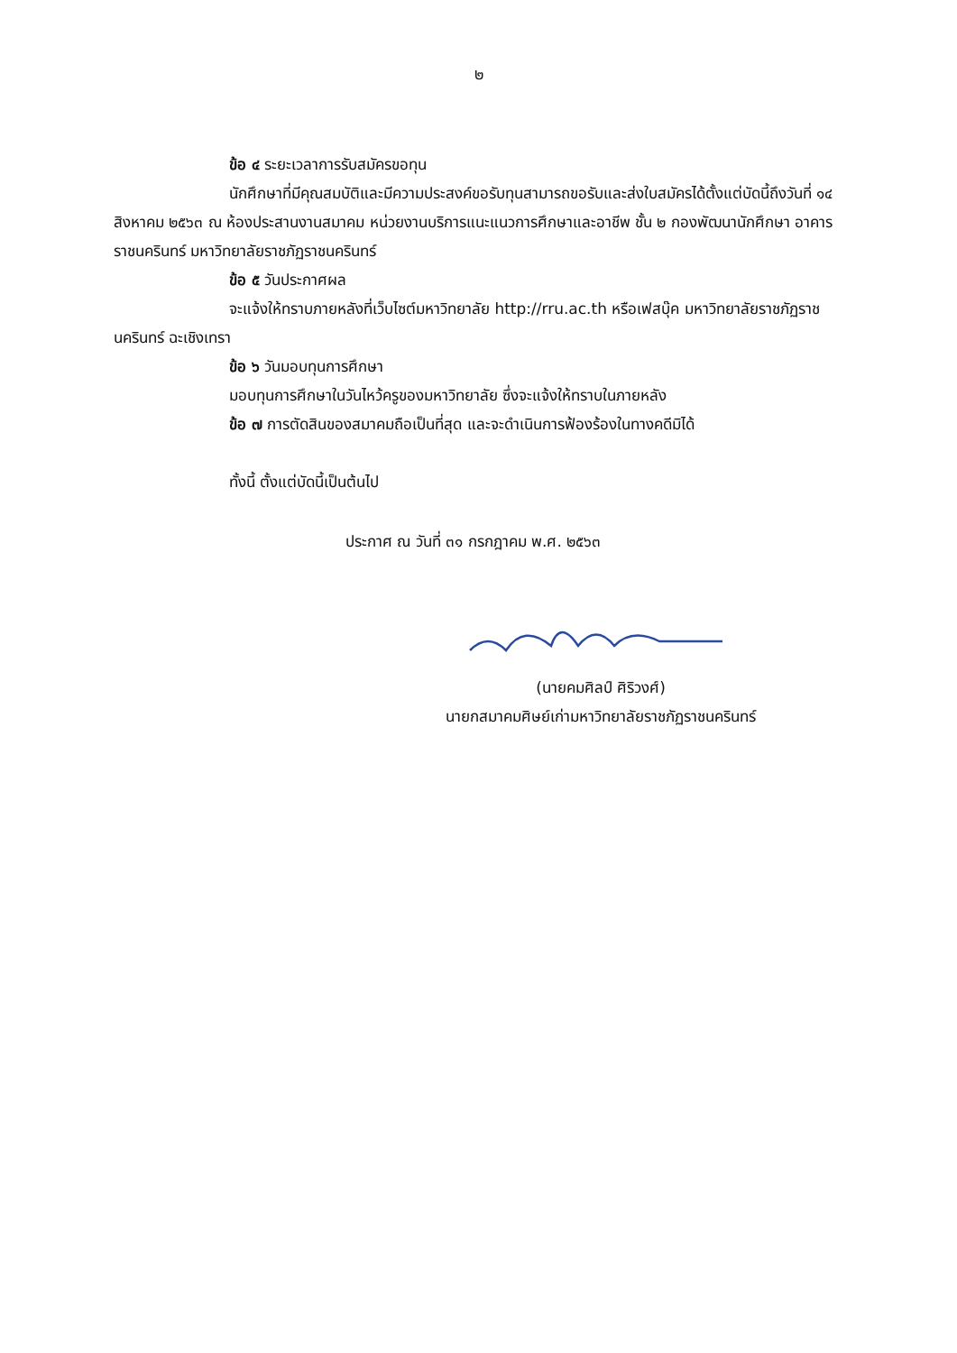๒
ข้อ ๔ ระยะเวลาการรับสมัครขอทุน
นักศึกษาที่มีคุณสมบัติและมีความประสงค์ขอรับทุนสามารถขอรับและส่งใบสมัครได้ตั้งแต่บัดนี้ถึงวันที่ ๑๔ สิงหาคม ๒๕๖๓ ณ ห้องประสานงานสมาคม หน่วยงานบริการแนะแนวการศึกษาและอาชีพ ชั้น ๒ กองพัฒนานักศึกษา อาคารราชนครินทร์ มหาวิทยาลัยราชภัฏราชนครินทร์
ข้อ ๕ วันประกาศผล
จะแจ้งให้ทราบภายหลังที่เว็บไซต์มหาวิทยาลัย http://rru.ac.th หรือเฟสบุ๊ค มหาวิทยาลัยราชภัฏราชนครินทร์ ฉะเชิงเทรา
ข้อ ๖ วันมอบทุนการศึกษา
มอบทุนการศึกษาในวันไหว้ครูของมหาวิทยาลัย ซึ่งจะแจ้งให้ทราบในภายหลัง
ข้อ ๗ การตัดสินของสมาคมถือเป็นที่สุด และจะดำเนินการฟ้องร้องในทางคดีมิได้
ทั้งนี้ ตั้งแต่บัดนี้เป็นต้นไป
ประกาศ ณ วันที่ ๓๑ กรกฎาคม พ.ศ. ๒๕๖๓
(นายคมศิลป์ ศิริวงศ์)
นายกสมาคมศิษย์เก่ามหาวิทยาลัยราชภัฏราชนครินทร์